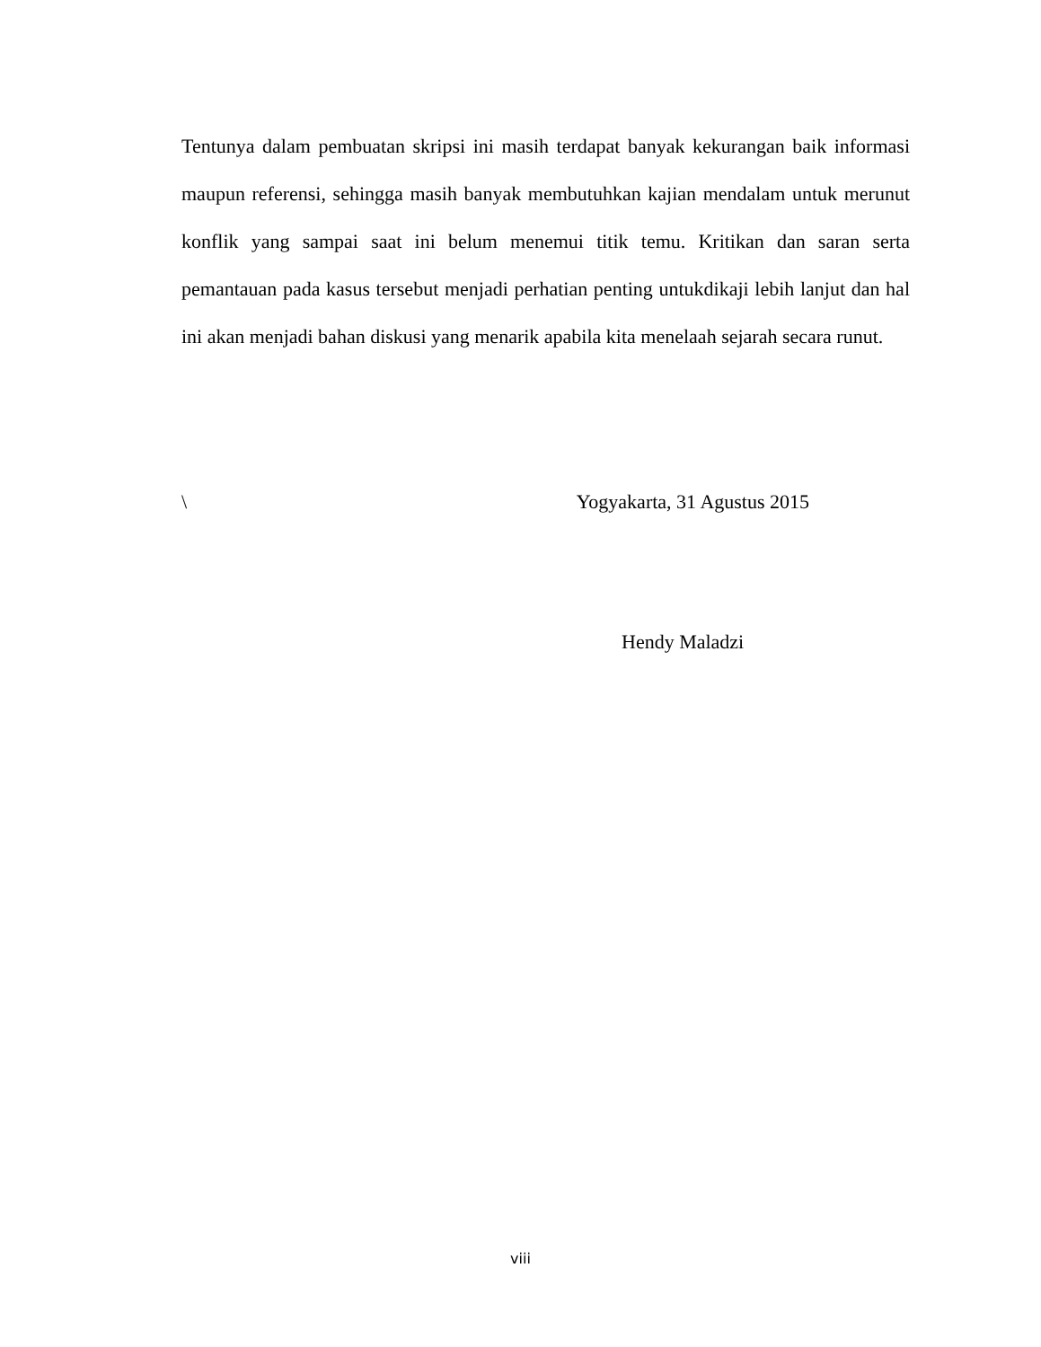Tentunya dalam pembuatan skripsi ini masih terdapat banyak kekurangan baik informasi maupun referensi, sehingga masih banyak membutuhkan kajian mendalam untuk merunut konflik yang sampai saat ini belum menemui titik temu. Kritikan dan saran serta pemantauan pada kasus tersebut menjadi perhatian penting untukdikaji lebih lanjut dan hal ini akan menjadi bahan diskusi yang menarik apabila kita menelaah sejarah secara runut.
\ Yogyakarta, 31 Agustus 2015
Hendy Maladzi
viii